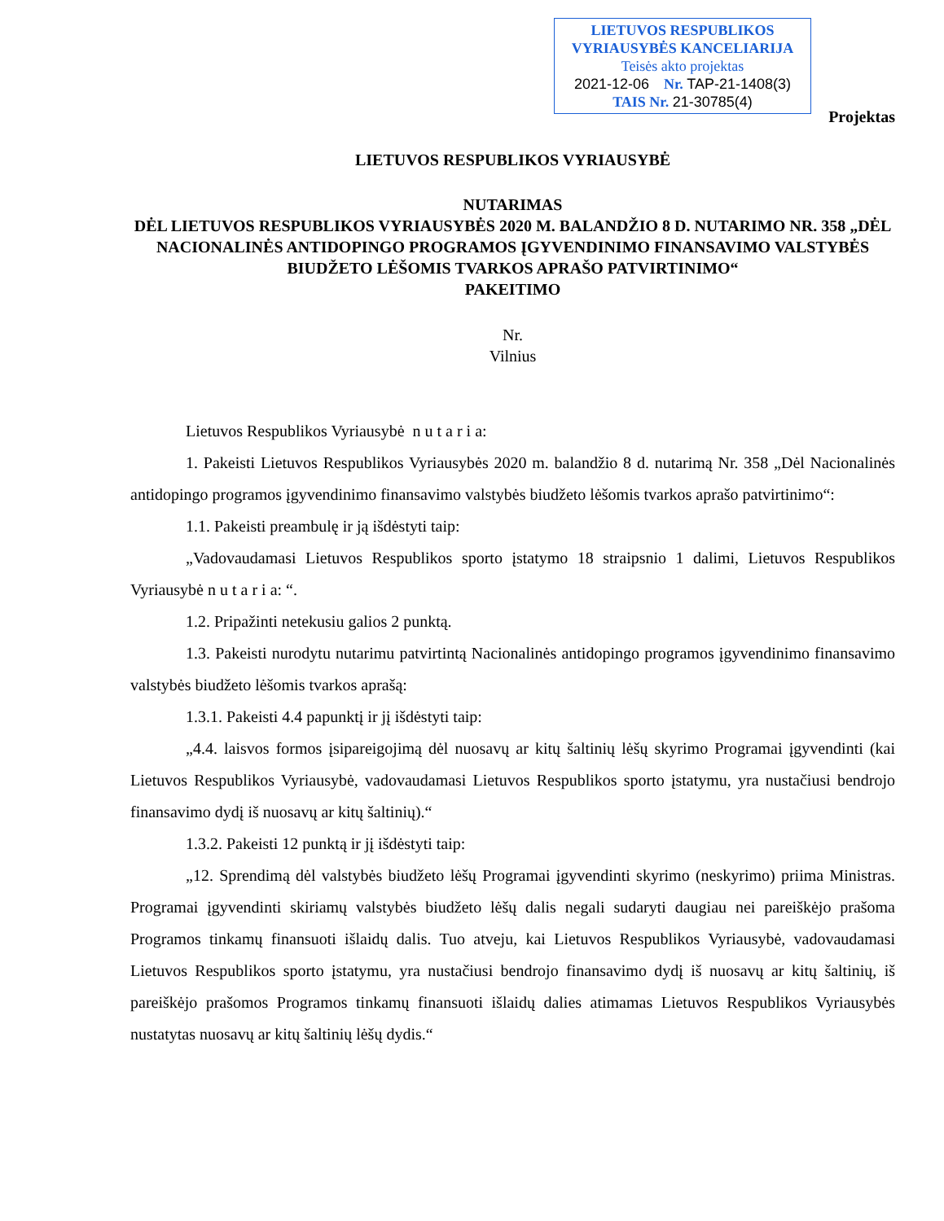LIETUVOS RESPUBLIKOS
VYRIAUSYBĖS KANCELIARIJA
Teisės akto projektas
2021-12-06 Nr. TAP-21-1408(3)
TAIS Nr. 21-30785(4)
Projektas
LIETUVOS RESPUBLIKOS VYRIAUSYBĖ
NUTARIMAS
DĖL LIETUVOS RESPUBLIKOS VYRIAUSYBĖS 2020 M. BALANDŽIO 8 D. NUTARIMO NR. 358 „DĖL NACIONALINĖS ANTIDOPINGO PROGRAMOS ĮGYVENDINIMO FINANSAVIMO VALSTYBĖS BIUDŽETO LĖŠOMIS TVARKOS APRAŠO PATVIRTINIMO“
PAKEITIMO
Nr.
Vilnius
Lietuvos Respublikos Vyriausybė n u t a r i a:
1. Pakeisti Lietuvos Respublikos Vyriausybės 2020 m. balandžio 8 d. nutarimą Nr. 358 „Dėl Nacionalinės antidopingo programos įgyvendinimo finansavimo valstybės biudžeto lėšomis tvarkos aprašo patvirtinimo“:
1.1. Pakeisti preambulę ir ją išdėstyti taip:
„Vadovaudamasi Lietuvos Respublikos sporto įstatymo 18 straipsnio 1 dalimi, Lietuvos Respublikos Vyriausybė n u t a r i a: “.
1.2. Pripažinti netekusiu galios 2 punktą.
1.3. Pakeisti nurodytu nutarimu patvirtintą Nacionalinės antidopingo programos įgyvendinimo finansavimo valstybės biudžeto lėšomis tvarkos aprašą:
1.3.1. Pakeisti 4.4 papunktį ir jį išdėstyti taip:
„4.4. laisvos formos įsipareigojimą dėl nuosavų ar kitų šaltinių lėšų skyrimo Programai įgyvendinti (kai Lietuvos Respublikos Vyriausybė, vadovaudamasi Lietuvos Respublikos sporto įstatymu, yra nustačiusi bendrojo finansavimo dydį iš nuosavų ar kitų šaltinių).“
1.3.2. Pakeisti 12 punktą ir jį išdėstyti taip:
„12. Sprendimą dėl valstybės biudžeto lėšų Programai įgyvendinti skyrimo (neskyrimo) priima Ministras. Programai įgyvendinti skiriamų valstybės biudžeto lėšų dalis negali sudaryti daugiau nei pareiškėjo prašoma Programos tinkamų finansuoti išlaidų dalis. Tuo atveju, kai Lietuvos Respublikos Vyriausybė, vadovaudamasi Lietuvos Respublikos sporto įstatymu, yra nustačiusi bendrojo finansavimo dydį iš nuosavų ar kitų šaltinių, iš pareiškėjo prašomos Programos tinkamų finansuoti išlaidų dalies atimamas Lietuvos Respublikos Vyriausybės nustatytas nuosavų ar kitų šaltinių lėšų dydis.“